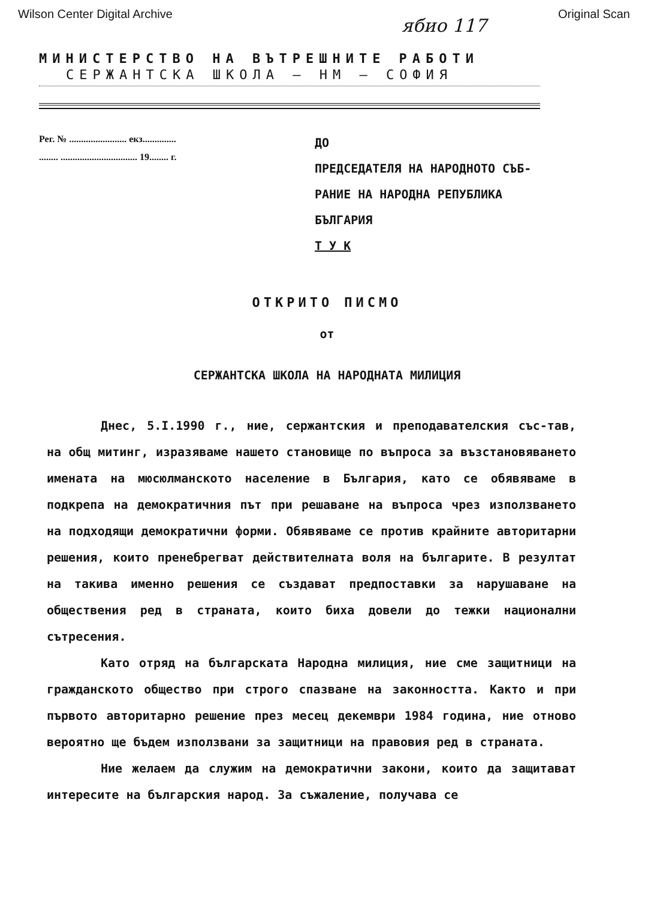Wilson Center Digital Archive Original Scan
ябио 117
МИНИСТЕРСТВО НА ВЪТРЕШНИТЕ РАБОТИ
СЕРЖАНТСКА ШКОЛА – НМ – СОФИЯ
Рег. № ........................ екз..............
........ ................................ 19........ г.
ДО
ПРЕДСЕДАТЕЛЯ НА НАРОДНОТО СЪБ-
РАНИЕ НА НАРОДНА РЕПУБЛИКА
БЪЛГАРИЯ
Т У К
ОТКРИТО ПИСМО
от
СЕРЖАНТСКА ШКОЛА НА НАРОДНАТА МИЛИЦИЯ
Днес, 5.I.1990 г., ние, сержантския и преподавателския със-тав, на общ митинг, изразяваме нашето становище по въпроса за възстановяването имената на мюсюлманското население в България, като се обявяваме в подкрепа на демократичния път при решаване на въпроса чрез използването на подходящи демократични форми. Обявяваме се против крайните авторитарни решения, които пренебрегват действителната воля на българите. В резултат на такива именно решения се създават предпоставки за нарушаване на обществения ред в страната, които биха довели до тежки национални сътресения.
Като отряд на българската Народна милиция, ние сме защитници на гражданското общество при строго спазване на законността. Както и при първото авторитарно решение през месец декември 1984 година, ние отново вероятно ще бъдем използвани за защитници на правовия ред в страната.
Ние желаем да служим на демократични закони, които да защитават интересите на българския народ. За съжаление, получава се